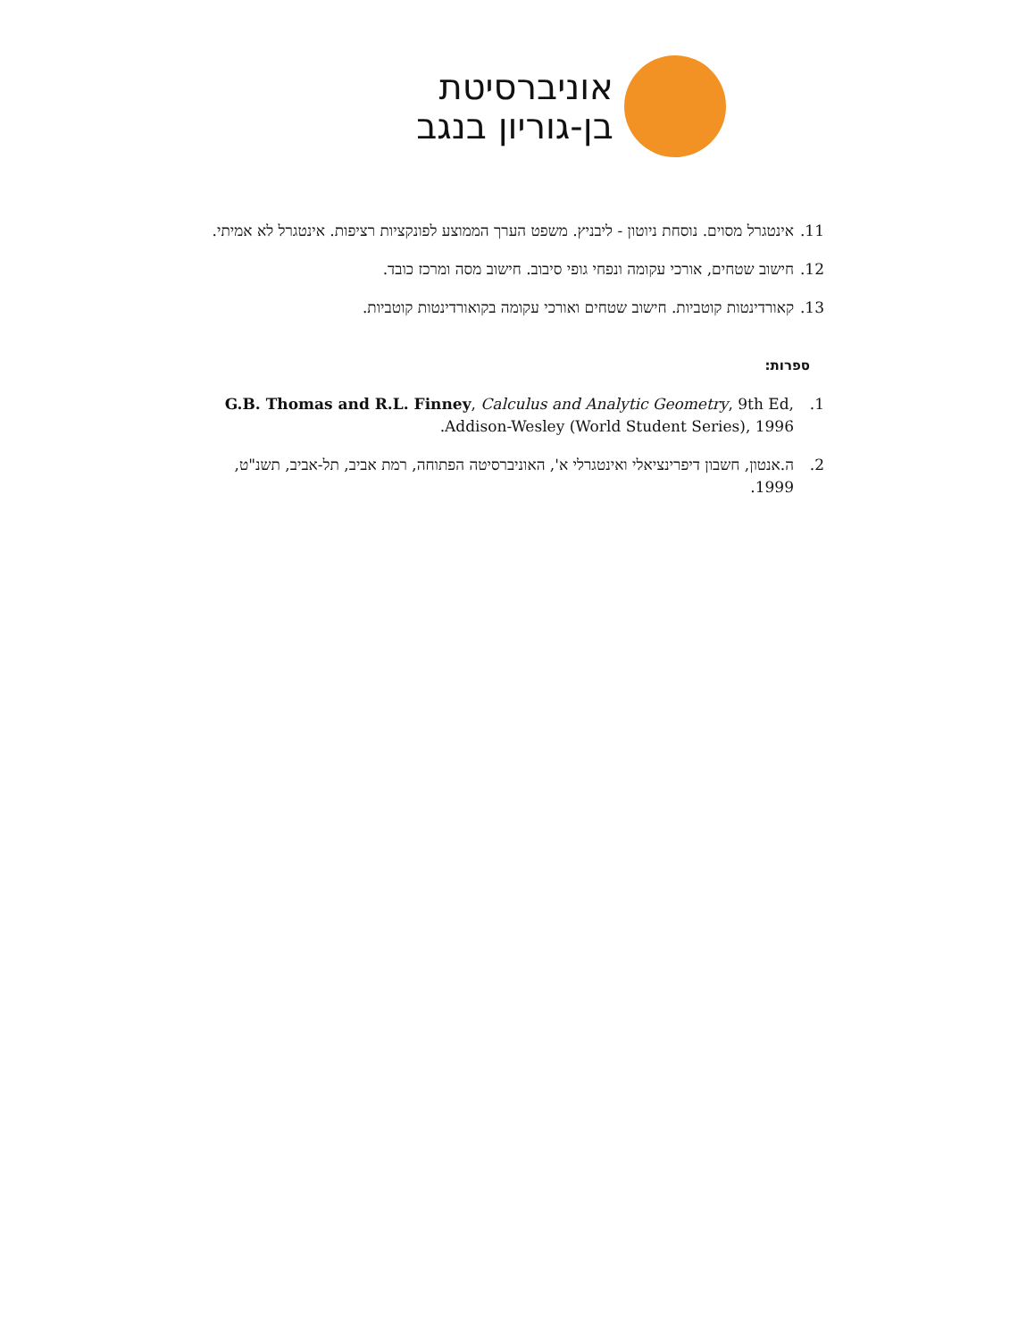אוניברסיטת
בן-גוריון בנגב
11. אינטגרל מסוים. נוסחת ניוטון - ליבניץ. משפט הערך הממוצע לפונקציות רציפות. אינטגרל לא אמיתי.
12. חישוב שטחים, אורכי עקומה ונפחי גופי סיבוב. חישוב מסה ומרכז כובד.
13. קאורדינטות קוטביות. חישוב שטחים ואורכי עקומה בקואורדינטות קוטביות.
ספרות:
1. G.B. Thomas and R.L. Finney, Calculus and Analytic Geometry, 9th Ed, Addison-Wesley (World Student Series), 1996.
2. ה.אנטון, חשבון דיפרינציאלי ואינטגרלי א', האוניברסיטה הפתוחה, רמת אביב, תל-אביב, תשנ"ט, 1999.